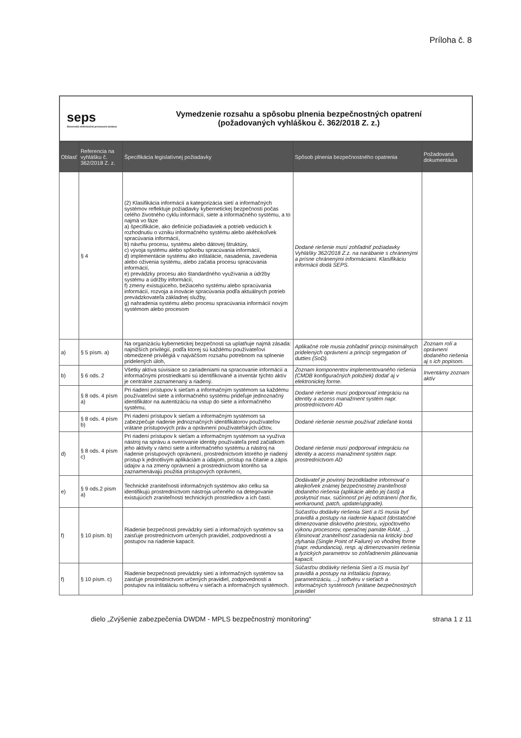Príloha č. 8
seps
Slovenská elektrizačná prenosová sústava
Vymedzenie rozsahu a spôsobu plnenia bezpečnostných opatrení
(požadovaných vyhláškou č. 362/2018 Z. z.)
| Oblasť | Referencia na vyhlášku č. 362/2018 Z. z. | Špecifikácia legislatívnej požiadavky | Spôsob plnenia bezpečnostného opatrenia | Požadovaná dokumentácia |
| --- | --- | --- | --- | --- |
| | § 4 | (2) Klasifikácia informácií a kategorizácia sietí a informačných systémov reflektuje požiadavky kybernetickej bezpečnosti počas celého životného cyklu informácií, siete a informačného systému, a to najmä vo fáze a) špecifikácie, ako definície požiadaviek a potrieb vedúcich k rozhodnutiu o vzniku informačného systému alebo akéhokoľvek spracúvania informácií, b) návrhu procesu, systému alebo dátovej štruktúry, c) vývoja systému alebo spôsobu spracúvania informácií, d) implementácie systému ako inštalácie, nasadenia, zavedenia alebo oživenia systému, alebo začatia procesu spracúvania informácií, e) prevádzky procesu ako štandardného využívania a údržby systému a údržby informácií, f) zmeny existujúceho, bežiaceho systému alebo spracúvania informácií, rozvoja a inovácie spracúvania podľa aktuálnych potrieb prevádzkovateľa základnej služby, g) nahradenia systému alebo procesu spracúvania informácií novým systémom alebo procesom | Dodané riešenie musí zohľadniť požiadavky Vyhlášky 362/2018 Z.z. na narábanie s chránenými a prísne chránenými informáciami. Klasifikáciu informácii dodá SEPS. | |
| a) | § 5 písm. a) | Na organizáciu kybernetickej bezpečnosti sa uplatňuje najmä zásada: najnižších privilégií, podľa ktorej sú každému používateľovi obmedzené privilégiá v najväčšom rozsahu potrebnom na splnenie pridelených úloh, | Aplikačné role musia zohľadniť princíp minimálnych pridelených oprávnení a princíp segregation of dutties (SoD). | Zoznam rolí a oprávnení dodaného riešenia aj s ich popisom. |
| b) | § 6 ods. 2 | Všetky aktíva súvisiace so zariadeniami na spracovanie informácií a informačnými prostriedkami sú identifikované a inventár týchto aktív je centrálne zaznamenaný a riadený. | Zoznam komponentov implementovaného riešenia (CMDB konfiguračných položiek) dodať aj v elektronickej forme. | Inventárny zoznam aktív |
| | § 8 ods. 4 písm a) | Pri riadení prístupov k sieťam a informačným systémom sa každému používateľovi siete a informačného systému prideľuje jednoznačný identifikátor na autentizáciu na vstup do siete a informačného systému, | Dodané riešenie musí podporovať integráciu na identity a access manažment systém napr. prostredníctvom AD | |
| | § 8 ods. 4 písm b) | Pri riadení prístupov k sieťam a informačným systémom sa zabezpečuje riadenie jednoznačných identifikátorov používateľov vrátane prístupových práv a oprávnení používateľských účtov, | Dodané riešenie nesmie používať zdieľané kontá | |
| d) | § 8 ods. 4 písm c) | Pri riadení prístupov k sieťam a informačným systémom sa využíva nástroj na správu a overovanie identity používateľa pred začiatkom jeho aktivity v rámci siete a informačného systému a nástroj na riadenie prístupových oprávnení, prostredníctvom ktorého je riadený prístup k jednotlivým aplikáciám a údajom, prístup na čítanie a zápis údajov a na zmeny oprávnení a prostredníctvom ktorého sa zaznamenávajú použitia prístupových oprávnení, | Dodané riešenie musí podporovať integráciu na identity a access manažment systém napr. prostredníctvom AD | |
| e) | § 9 ods.2 písm a) | Technické zraniteľnosti informačných systémov ako celku sa identifikujú prostredníctvom nástroja určeného na detegovanie existujúcich zraniteľností technických prostriedkov a ich častí. | Dodávateľ je povinný bezodkladne informovať o akejkoľvek známej bezpečnostnej zraniteľnosti dodaného riešenia (aplikácie alebo jej časti) a poskytnúť max. súčinnosť pri jej odstránení (hot fix, workaround, patch, update/upgrade). | |
| f) | § 10 písm. b) | Riadenie bezpečnosti prevádzky sietí a informačných systémov sa zaisťuje prostredníctvom určených pravidiel, zodpovedností a postupov na riadenie kapacít. | Súčasťou dodávky riešenia Sietí a IS musia byť pravidlá a postupy na riadenie kapacít (dostatočné dimenzovanie diskového priestoru, výpočtového výkonu procesorov, operačnej pamäte RAM, ...). Eliminovať zraniteľnosť zariadenia na kritický bod zlyhania (Single Point of Failure) vo vhodnej forme (napr. redundancia), resp. aj dimenzovaním riešenia a fyzických parametrov so zohľadnením plánovania kapacít. | |
| f) | § 10 písm. c) | Riadenie bezpečnosti prevádzky sietí a informačných systémov sa zaisťuje prostredníctvom určených pravidiel, zodpovedností a postupov na inštaláciu softvéru v sieťach a informačných systémoch. | Súčasťou dodávky riešenia Sietí a IS musia byť pravidlá a postupy na inštaláciu (opravy, parametrizáciu, ...) softvéru v sieťach a informačných systémoch (vrátane bezpečnostných pravidiel | |
dielo „Zvýšenie zabezpečenia DWDM - MPLS bezpečnostný monitoring“strana 1 z 11